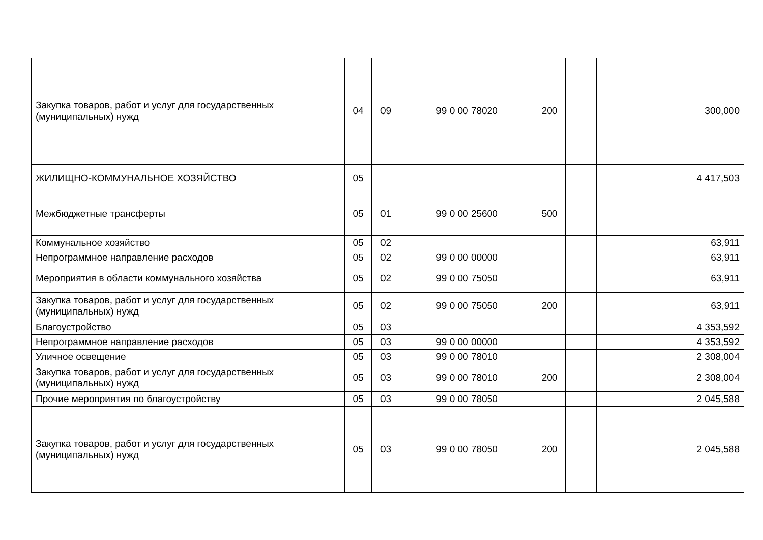| Закупка товаров, работ и услуг для государственных (муниципальных) нужд | | 04 | 09 | 99 0 00 78020 | 200 | | 300,000 |
| ЖИЛИЩНО-КОММУНАЛЬНОЕ ХОЗЯЙСТВО | | 05 | | | | | 4 417,503 |
| Межбюджетные трансферты | | 05 | 01 | 99 0 00 25600 | 500 | | |
| Коммунальное хозяйство | | 05 | 02 | | | | 63,911 |
| Непрограммное направление расходов | | 05 | 02 | 99 0 00 00000 | | | 63,911 |
| Мероприятия в области коммунального хозяйства | | 05 | 02 | 99 0 00 75050 | | | 63,911 |
| Закупка товаров, работ и услуг для государственных (муниципальных) нужд | | 05 | 02 | 99 0 00 75050 | 200 | | 63,911 |
| Благоустройство | | 05 | 03 | | | | 4 353,592 |
| Непрограммное направление расходов | | 05 | 03 | 99 0 00 00000 | | | 4 353,592 |
| Уличное освещение | | 05 | 03 | 99 0 00 78010 | | | 2 308,004 |
| Закупка товаров, работ и услуг для государственных (муниципальных) нужд | | 05 | 03 | 99 0 00 78010 | 200 | | 2 308,004 |
| Прочие мероприятия по благоустройству | | 05 | 03 | 99 0 00 78050 | | | 2 045,588 |
| Закупка товаров, работ и услуг для государственных (муниципальных) нужд | | 05 | 03 | 99 0 00 78050 | 200 | | 2 045,588 |